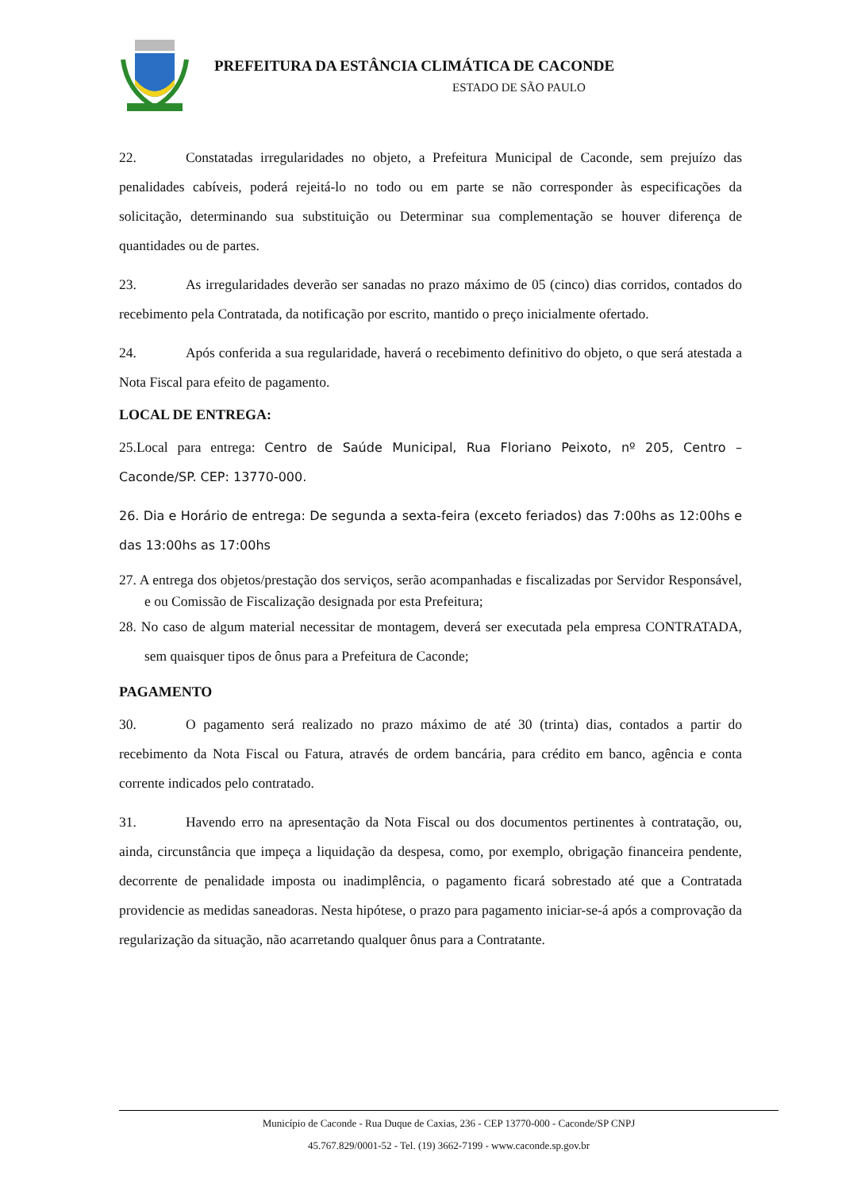PREFEITURA DA ESTÂNCIA CLIMÁTICA DE CACONDE
ESTADO DE SÃO PAULO
22. Constatadas irregularidades no objeto, a Prefeitura Municipal de Caconde, sem prejuízo das penalidades cabíveis, poderá rejeitá-lo no todo ou em parte se não corresponder às especificações da solicitação, determinando sua substituição ou Determinar sua complementação se houver diferença de quantidades ou de partes.
23. As irregularidades deverão ser sanadas no prazo máximo de 05 (cinco) dias corridos, contados do recebimento pela Contratada, da notificação por escrito, mantido o preço inicialmente ofertado.
24. Após conferida a sua regularidade, haverá o recebimento definitivo do objeto, o que será atestada a Nota Fiscal para efeito de pagamento.
LOCAL DE ENTREGA:
25.Local para entrega: Centro de Saúde Municipal, Rua Floriano Peixoto, nº 205, Centro – Caconde/SP. CEP: 13770-000.
26. Dia e Horário de entrega: De segunda a sexta-feira (exceto feriados) das 7:00hs as 12:00hs e das 13:00hs as 17:00hs
27. A entrega dos objetos/prestação dos serviços, serão acompanhadas e fiscalizadas por Servidor Responsável, e ou Comissão de Fiscalização designada por esta Prefeitura;
28. No caso de algum material necessitar de montagem, deverá ser executada pela empresa CONTRATADA, sem quaisquer tipos de ônus para a Prefeitura de Caconde;
PAGAMENTO
30. O pagamento será realizado no prazo máximo de até 30 (trinta) dias, contados a partir do recebimento da Nota Fiscal ou Fatura, através de ordem bancária, para crédito em banco, agência e conta corrente indicados pelo contratado.
31. Havendo erro na apresentação da Nota Fiscal ou dos documentos pertinentes à contratação, ou, ainda, circunstância que impeça a liquidação da despesa, como, por exemplo, obrigação financeira pendente, decorrente de penalidade imposta ou inadimplência, o pagamento ficará sobrestado até que a Contratada providencie as medidas saneadoras. Nesta hipótese, o prazo para pagamento iniciar-se-á após a comprovação da regularização da situação, não acarretando qualquer ônus para a Contratante.
Município de Caconde - Rua Duque de Caxias, 236 - CEP 13770-000 - Caconde/SP CNPJ
45.767.829/0001-52 - Tel. (19) 3662-7199 - www.caconde.sp.gov.br